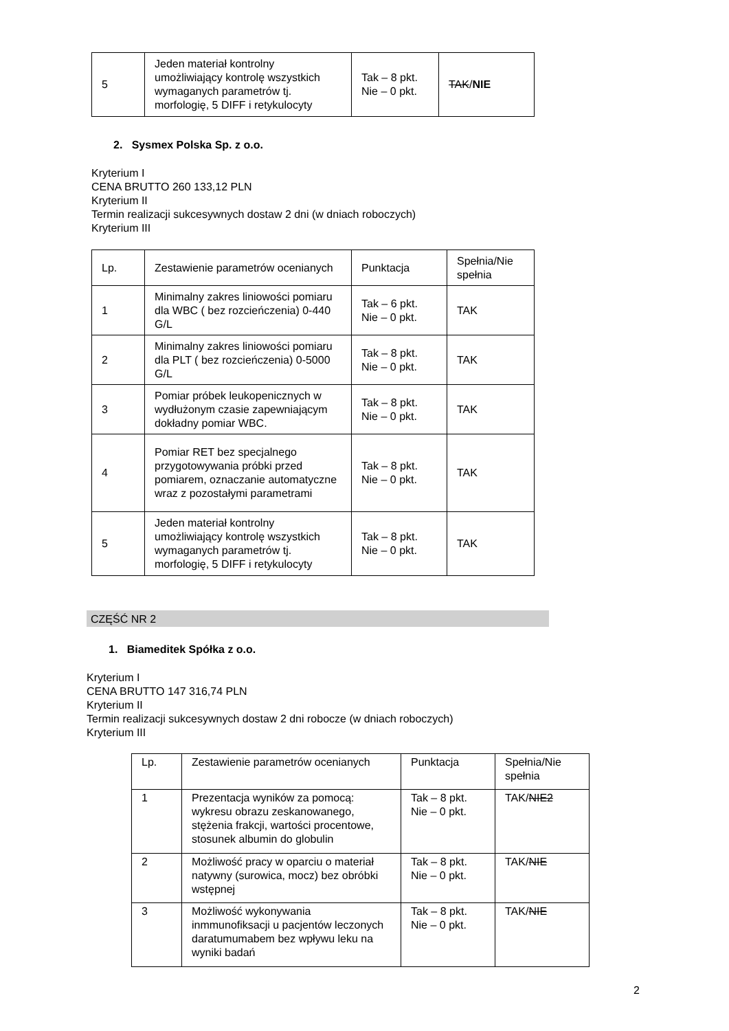| 5 | Jeden materiał kontrolny umożliwiający kontrolę wszystkich wymaganych parametrów tj. morfologię, 5 DIFF i retykulocyty | Tak – 8 pkt. Nie – 0 pkt. | TAK / NIE |
2. Sysmex Polska Sp. z o.o.
Kryterium I
CENA BRUTTO 260 133,12 PLN
Kryterium II
Termin realizacji sukcesywnych dostaw 2 dni (w dniach roboczych)
Kryterium III
| Lp. | Zestawienie parametrów ocenianych | Punktacja | Spełnia/Nie spełnia |
| 1 | Minimalny zakres liniowości pomiaru dla WBC ( bez rozcieńczenia) 0-440 G/L | Tak – 6 pkt. Nie – 0 pkt. | TAK |
| 2 | Minimalny zakres liniowości pomiaru dla PLT ( bez rozcieńczenia) 0-5000 G/L | Tak – 8 pkt. Nie – 0 pkt. | TAK |
| 3 | Pomiar próbek leukopenicznych w wydłużonym czasie zapewniającym dokładny pomiar WBC. | Tak – 8 pkt. Nie – 0 pkt. | TAK |
| 4 | Pomiar RET bez specjalnego przygotowywania próbki przed pomiarem, oznaczanie automatyczne wraz z pozostałymi parametrami | Tak – 8 pkt. Nie – 0 pkt. | TAK |
| 5 | Jeden materiał kontrolny umożliwiający kontrolę wszystkich wymaganych parametrów tj. morfologię, 5 DIFF i retykulocyty | Tak – 8 pkt. Nie – 0 pkt. | TAK |
CZĘŚĆ NR 2
1. Biameditek Spółka z o.o.
Kryterium I
CENA BRUTTO 147 316,74 PLN
Kryterium II
Termin realizacji sukcesywnych dostaw 2 dni robocze (w dniach roboczych)
Kryterium III
| Lp. | Zestawienie parametrów ocenianych | Punktacja | Spełnia/Nie spełnia |
| 1 | Prezentacja wyników za pomocą: wykresu obrazu zeskanowanego, stężenia frakcji, wartości procentowe, stosunek albumin do globulin | Tak – 8 pkt. Nie – 0 pkt. | TAK/ NIE2 |
| 2 | Możliwość pracy w oparciu o materiał natywny (surowica, mocz) bez obróbki wstępnej | Tak – 8 pkt. Nie – 0 pkt. | TAK/ NIE |
| 3 | Możliwość wykonywania inmmunofiksacji u pacjentów leczonych daratumumabem bez wpływu leku na wyniki badań | Tak – 8 pkt. Nie – 0 pkt. | TAK/ NIE |
2